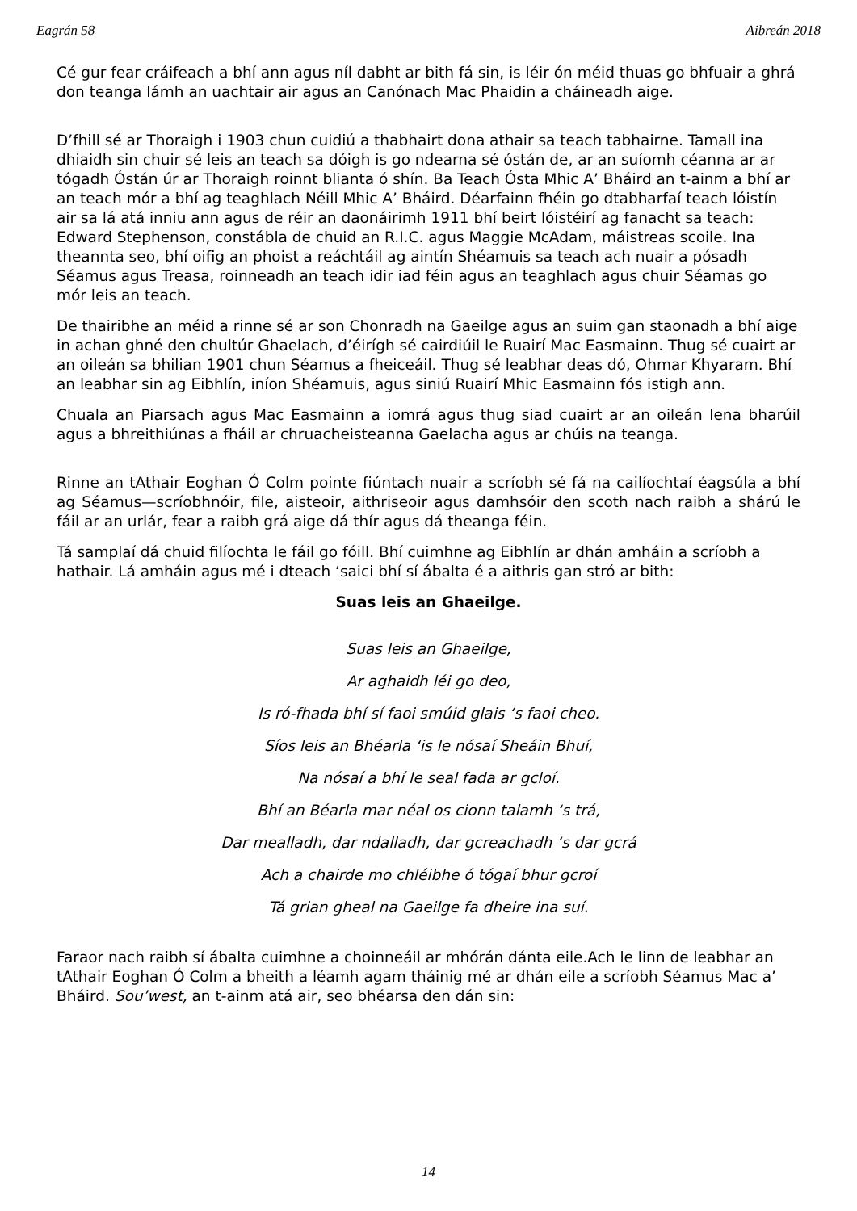Eagrán 58 Aibreán 2018
Cé gur fear cráifeach a bhí ann agus níl dabht ar bith fá sin, is léir ón méid thuas go bhfuair a ghrá don teanga lámh an uachtair air agus an Canónach Mac Phaidin a cháineadh aige.
D’fhill sé ar Thoraigh i 1903 chun cuidiú a thabhairt dona athair sa teach tabhairne. Tamall ina dhiaidh sin chuir sé leis an teach sa dóigh is go ndearna sé óstán de, ar an suíomh céanna ar ar tógadh Óstán úr ar Thoraigh roinnt blianta ó shín. Ba Teach Ósta Mhic A’ Bháird an t-ainm a bhí ar an teach mór a bhí ag teaghlach Néill Mhic A’ Bháird. Déarfainn fhéin go dtabharfaí teach lóistín air sa lá atá inniu ann agus de réir an daonáirimh 1911 bhí beirt lóistéirí ag fanacht sa teach: Edward Stephenson, constábla de chuid an R.I.C. agus Maggie McAdam, máistreas scoile. Ina theannta seo, bhí oifig an phoist a reáchtáil ag aintín Shéamuis sa teach ach nuair a pósadh Séamus agus Treasa, roinneadh an teach idir iad féin agus an teaghlach agus chuir Séamas go mór leis an teach.
De thairibhe an méid a rinne sé ar son Chonradh na Gaeilge agus an suim gan staonadh a bhí aige in achan ghné den chultúr Ghaelach, d’éirígh sé cairdiúil le Ruairí Mac Easmainn. Thug sé cuairt ar an oileán sa bhilian 1901 chun Séamus a fheiceáil. Thug sé leabhar deas dó, Ohmar Khyaram. Bhí an leabhar sin ag Eibhlín, iníon Shéamuis, agus siniú Ruairí Mhic Easmainn fós istigh ann.
Chuala an Piarsach agus Mac Easmainn a iomrá agus thug siad cuairt ar an oileán lena bharúil agus a bhreithiúnas a fháil ar chruacheisteanna Gaelacha agus ar chúis na teanga.
Rinne an tAthair Eoghan Ó Colm pointe fiúntach nuair a scríobh sé fá na cailíochtaí éagsúla a bhí ag Séamus—scríobhnóir, file, aisteoir, aithriseoir agus damhsóir den scoth nach raibh a shárú le fáil ar an urlár, fear a raibh grá aige dá thír agus dá theanga féin.
Tá samplaí dá chuid filíochta le fáil go fóill. Bhí cuimhne ag Eibhlín ar dhán amháin a scríobh a hathair. Lá amháin agus mé i dteach ‘saici bhí sí ábalta é a aithris gan stró ar bith:
Suas leis an Ghaeilge.
Suas leis an Ghaeilge,
Ar aghaidh léi go deo,
Is ró-fhada bhí sí faoi smúid glais ‘s faoi cheo.
Síos leis an Bhéarla ‘is le nósaí Sheáin Bhuí,
Na nósaí a bhí le seal fada ar gcloí.
Bhí an Béarla mar néal os cionn talamh ‘s trá,
Dar mealladh, dar ndalladh, dar gcreachadh ‘s dar gcrá
Ach a chairde mo chléibhe ó tógaí bhur gcroí
Tá grian gheal na Gaeilge fa dheire ina suí.
Faraor nach raibh sí ábalta cuimhne a choinneáil ar mhórán dánta eile.Ach le linn de leabhar an tAthair Eoghan Ó Colm a bheith a léamh agam tháinig mé ar dhán eile a scríobh Séamus Mac a’ Bháird. Sou’west, an t-ainm atá air, seo bhéarsa den dán sin:
14